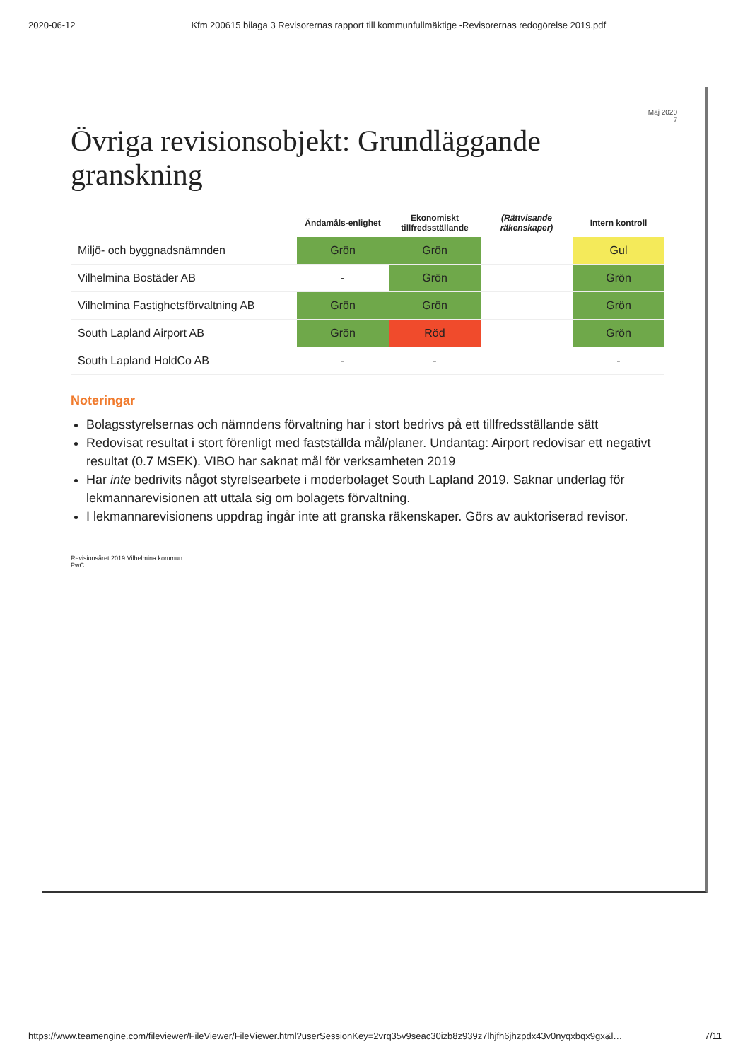2020-06-12 Kfm 200615 bilaga 3 Revisorernas rapport till kommunfullmäktige -Revisorernas redogörelse 2019.pdf
Maj 2020
7
Övriga revisionsobjekt: Grundläggande granskning
| | Ändamåls-enlighet | Ekonomiskt tillfredsställande | (Rättvisande räkenskaper) | Intern kontroll |
| --- | --- | --- | --- | --- |
| Miljö- och byggnadsnämnden | Grön | Grön | | Gul |
| Vilhelmina Bostäder AB | - | Grön | | Grön |
| Vilhelmina Fastighetsförvaltning AB | Grön | Grön | | Grön |
| South Lapland Airport AB | Grön | Röd | | Grön |
| South Lapland HoldCo AB | - | - | | - |
Noteringar
Bolagsstyrelsernas och nämndens förvaltning har i stort bedrivs på ett tillfredsställande sätt
Redovisat resultat i stort förenligt med fastställda mål/planer. Undantag: Airport redovisar ett negativt resultat (0.7 MSEK). VIBO har saknat mål för verksamheten 2019
Har inte bedrivits något styrelsearbete i moderbolaget South Lapland 2019. Saknar underlag för lekmannarevisionen att uttala sig om bolagets förvaltning.
I lekmannarevisionens uppdrag ingår inte att granska räkenskaper. Görs av auktoriserad revisor.
Revisionsåret 2019 Vilhelmina kommun
PwC
https://www.teamengine.com/fileviewer/FileViewer/FileViewer.html?userSessionKey=2vrq35v9seac30izb8z939z7lhjfh6jhzpdx43v0nyqxbqx9gx&l… 7/11